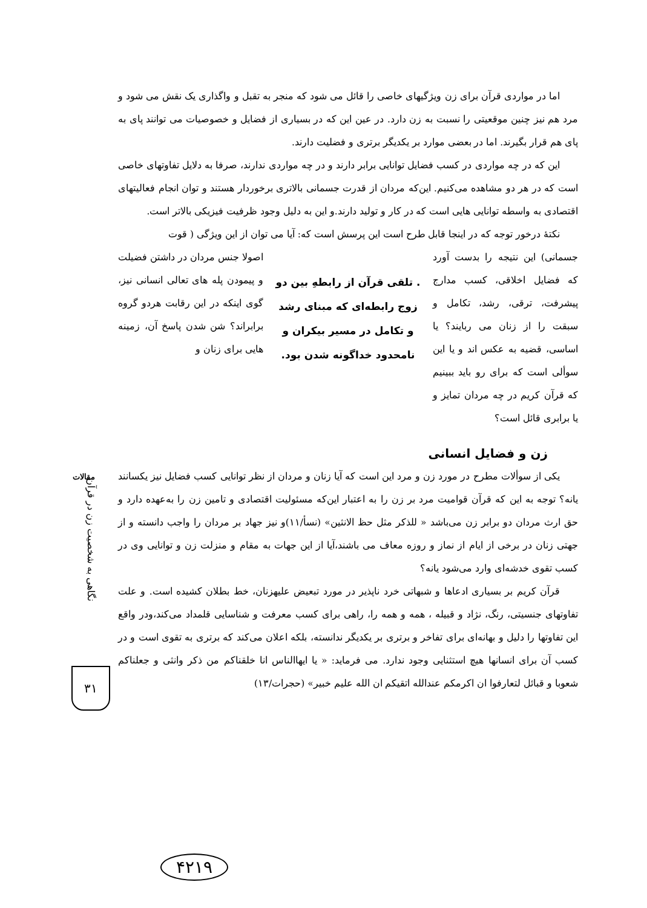اما در مواردی قرآن برای زن ویژگیهای خاصی را قائل می شود که منجر به تقبل و واگذاری یک نقش می شود و مرد هم نیز چنین موقعیتی را نسبت به زن دارد. در عین این که در بسیاری از فضایل و خصوصیات می توانند پای به پای هم قرار بگیرند. اما در بعضی موارد بر یکدیگر برتری و فضلیت دارند.
این که در چه مواردی در کسب فضایل توانایی برابر دارند و در چه مواردی ندارند، صرفا به دلایل تفاوتهای خاصی است که در هر دو مشاهده می‌کنیم. این‌که مردان از قدرت جسمانی بالاتری برخوردار هستند و توان انجام فعالیتهای اقتصادی به واسطه توانایی هایی است که در کار و تولید دارند.و این به دلیل وجود ظرفیت فیزیکی بالاتر است.
نکتهٔ درخور توجه که در اینجا قابل طرح است این پرسش است که: آیا می توان از این ویژگی ( قوت
جسمانی) این نتیجه را بدست آورد که فضایل اخلاقی، کسب مدارج پیشرفت، ترقی، رشد، تکامل و سبقت را از زنان می ربایند؟ یا اساسی، قضیه به عکس اند و یا این سوألی است که برای رو باید ببینیم که قرآن کریم در چه مردان تمایز و یا برابری قائل است؟
. تلقی قرآن از رابطهِ بین دو زوج رابطه‌ای که مبنای رشد و تکامل در مسیر بیکران و نامحدود خداگونه شدن بود.
اصولا جنس مردان در داشتن فضیلت و پیمودن پله های تعالی انسانی نیز، گوی اینکه در این رقابت هردو گروه برابراند؟ شن شدن پاسخ آن، زمینه هایی برای زنان و
زن و فضایل انسانی
یکی از سوألات مطرح در مورد زن و مرد این است که آیا زنان و مردان از نظر توانایی کسب فضایل نیز یکسانند یانه؟ توجه به این که قرآن قوامیت مرد بر زن را به اعتبار این‌که مسئولیت اقتصادی و تامین زن را به‌عهده دارد و حق ارث مردان دو برابر زن می‌باشد « للذکر مثل حظ الانثین» (نسأ/۱۱)و نیز جهاد بر مردان را واجب دانسته و از جهتی زنان در برخی از ایام از نماز و روزه معاف می باشند،آیا از این جهات به مقام و منزلت زن و توانایی وی در کسب تقوی خدشه‌ای وارد می‌شود یانه؟
قرآن کریم بر بسیاری ادعاها و شبهاتی خرد ناپذیر در مورد تبعیض علیهزنان، خط بطلان کشیده است. و علت تفاوتهای جنسیتی، رنگ، نژاد و قبیله ، همه و همه را، راهی برای کسب معرفت و شناسایی قلمداد می‌کند،ودر واقع این تفاوتها را دلیل و بهانه‌ای برای تفاخر و برتری بر یکدیگر ندانسته، بلکه اعلان می‌کند که برتری به تقوی است و در کسب آن برای انسانها هیچ استثنایی وجود ندارد. می فرماید: « یا ایهاالناس انا خلقناکم من ذکر وانثی و جعلناکم شعوبا و قبائل لتعارفوا ان اکرمکم عندالله اتقیکم ان الله علیم خبیر» (حجرات/۱۳)
مقالات
نگاهی به شخصیت زن در قرآن
۳۱
۴۲۱۹